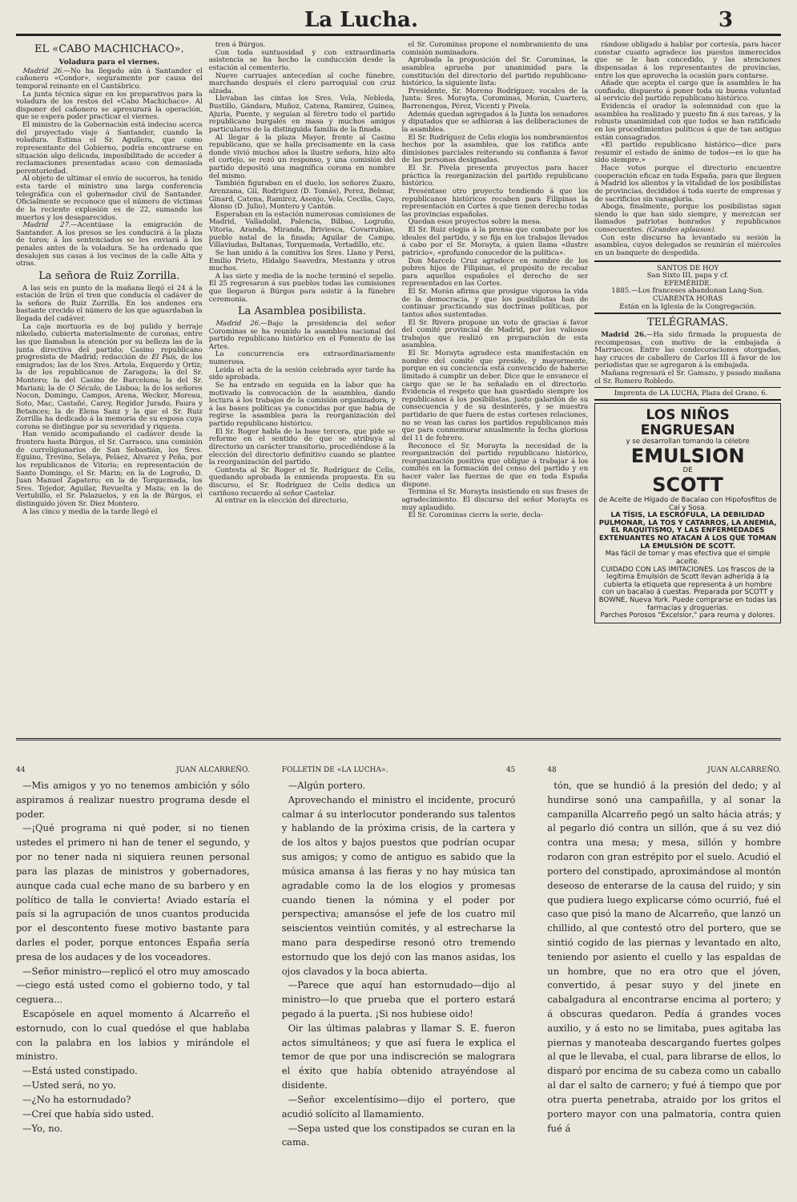La Lucha.
3
EL «CABO MACHICHACO».
Voladura para el viernes.
Madrid 26.—No ha llegado aún á Santander el cañonero «Condor», seguramente por causa del temporal reinante en el Cantábrico.
La junta técnica sigue en los preparativos para la voladura de los restos del «Cabo Machichaco». Al disponer del cañonero se apresurará la operación, que se espera poder practicar el viernes.
El ministro de la Gobernación está indeciso acerca del proyectado viaje á Santander, cuando la voladura. Estima el Sr. Aguilera, que como representante del Gobierno, podría encontrarse en situación algo delicada, imposibilitado de acceder á reclamaciones presentadas acaso con demasiada perentoriedad.
Al objeto de ultimar el envío de socorros, ha tenido esta tarde el ministro una larga conferencia telegráfica con el gobernador civil de Santander. Oficialmente se reconoce que el número de víctimas de la reciente explosión es de 22, sumando los muertos y los desaparecidos.
Madrid 27.—Acentúase la emigración de Santander. A los presos se les conducirá á la plaza de toros; á los sentenciados se les enviará á los penales antes de la voladura. Se ha ordenado que desalojen sus casas á los vecinos de la calle Alta y otras.
La señora de Ruiz Zorrilla.
A las seis en punto de la mañana llegó el 24 á la estación de Irún el tren que conducía el cadáver de la señora de Ruiz Zorrilla. En los andenes era bastante crecido el número de los que aguardaban la llegada del cadáver.
La caja mortuoria es de boj pulido y herraje nikelado, cubierta materialmente de coronas, entre las que llamaban la atención por su belleza las de la junta directiva del partido; Casino republicano progresista de Madrid; redacción de El País, de los emigrados; las de los Sres. Artola, Esquerdo y Ortiz; la de los republicanos de Zaragoza; la del Sr. Montero; la del Casino de Barcelona; la del Sr. Mariani; la de O Século, de Lisboa; la de los señores Nocon, Domingo, Campos, Arena, Wecker, Moreau, Soto, Mac, Castañé, Carey, Regidor Jurado, Faura y Betances; la de Elena Sanz y la que el Sr. Ruiz Zorrilla ha dedicado á la memoria de su esposa cuya corona se distingue por su severidad y riqueza.
Han venido acompañando el cadáver desde la frontera hasta Búrgos, el Sr. Carrasco, una comisión de correligionarios de San Sebastián, los Sres. Eguino, Trevino, Selaya, Peláez, Alvarez y Peña, por los republicanos de Vitoria; en representación de Santo Domingo, el Sr. Marin; en la de Logroño, D. Juan Manuel Zapatero; en la de Torquemada, los Sres. Tejedor, Aguilar, Revuelta y Maza; en la de Vertubillo, el Sr. Palazuelos, y en la de Búrgos, el distinguido jóven Sr. Diez Montero.
A las cinco y media de la tarde llegó el
tren á Búrgos.
Con toda suntuosidad y con extraordinaria asistencia se ha hecho la conducción desde la estación al cementerio.
Nueve carruajes antecedían al coche fúnebre, marchando después el clero parroquial con cruz alzada.
Llevaban las cintas los Sres. Vela, Nebleda, Bustillo, Gándara, Muñoz, Catena, Ramirez, Guinea, Ajuria, Puente, y seguían al féretro todo el partido republicano burgalés en masa y muchos amigos particulares de la distinguida familia de la finada.
Al llegar á la plaza Mayor, frente al Casino republicano, que se halla precisamente en la casa donde vivió muchos años la ilustre señora, hizo alto el cortejo, se rezó un responso, y una comisión del partido depositó una magnífica corona en nombre del mismo.
También figuraban en el duelo, los señores Zuazo, Arenzana, Gil, Rodriguez (D. Tomás), Perez, Belmar, Ginard, Catena, Ramirez, Asenjo, Vela, Cecilia, Cayo, Alonso (D. Julio), Montero y Cantón.
Esperaban en la estación numerosas comisiones de Madrid, Valladolid, Palencia, Bilbao, Logroño, Vitoria, Aranda, Miranda, Briviesca, Covarrubias, pueblo natal de la finada; Aguilar de Campo, Villaviudas, Baltanas, Torquemada, Vertadillo, etc.
Se han unido á la comitiva los Sres. Llano y Persi, Emilio Prieto, Hidalgo Saavedra, Mestanza y otros muchos.
A las siete y media de la noche terminó el sepelio. El 25 regresaron á sus pueblos todas las comisiones que llegaron á Búrgos para asistir á la fúnebre ceremonia.
La Asamblea posibilista.
Madrid 26.—Bajo la presidencia del señor Corominas se ha reunido la asamblea nacional del partido republicano histórico en el Fomento de las Artes.
La concurrencia era extraordinariamente numerosa.
Leida el acta de la sesión celebrada ayer tarde ha sido aprobada.
Se ha entrado en seguida en la labor que ha motivado la convocación de la asamblea, dando lectura á los trabajos de la comisión organizadora, y á las bases políticas ya conocidas por que habia de regirse la asamblea para la reorganización del partido republicano histórico.
El Sr. Roger habla de la base tercera, que pide se reforme en el sentido de que se atribuya al directorio un carácter transitorio, procediéndose á la elección del directorio definitivo cuando se plantee la reorganización del partido.
Contesta al Sr. Roger el Sr. Rodríguez de Celis, quedando aprobada la enmienda propuesta. En su discurso, el Sr. Rodríguez de Celis dedica un cariñoso recuerdo al señor Castelar.
Al entrar en la elección del directorio,
el Sr. Corominas propone el nombramiento de una comisión nominadora.
Aprobada la proposición del Sr. Corominas, la asamblea aprueba por unanimidad para la constitución del directorio del partido republicano-histórico, la siguiente lista:
Presidente, Sr. Moreno Rodríguez; vocales de la Junta: Sres. Morayta, Corominas, Morán, Cuartero, Barrenengoa, Pérez, Vicenti y Pivela.
Además quedan agregados á la Junta los senadores y diputados que se adhieran á las deliberaciones de la asamblea.
El Sr. Rodríguez de Celis elogia los nombramientos hechos por la asamblea, que los ratifica ante dimisiones parciales reiterando su confianza á favor de las personas designadas.
El Sr. Pivela presenta proyectos para hacer práctica la reorganización del partido republicano histórico.
Preséntase otro proyecto tendiendo á que los republicanos históricos recaben para Filipinas la representación en Cortes á que tienen derecho todas las provincias españolas.
Quedan esos proyectos sobre la mesa.
El Sr. Ruiz elogia á la prensa que combate por los ideales del partido, y se fija en los trabajos llevados á cabo por el Sr. Morayta, á quien llama «ilustre patricio», «profundo conocedor de la política».
Don Marcelo Cruz agradece en nombre de los pobres hijos de Filipinas, el propósito de recabar para aquellos españoles el derecho de ser representados en las Cortes.
El Sr. Morán afirma que prosigue vigorosa la vida de la democracia, y que los posibilistas han de continuar practicando sus doctrinas políticas, por tantos años sustentadas.
El Sr. Rivera propone un voto de gracias á favor del comité provincial de Madrid, por los valiosos trabajos que realizó en preparación de esta asamblea.
El Sr. Morayta agradece esta manifestación en nombre del comité que preside, y mayormente, porque en su conciencia está convencido de haberse limitado á cumplir un deber. Dice que le envanece el cargo que se le ha señalado en el directorio. Evidencía el respeto que han guardado siempre los republicanos á los posibilistas, justo galardón de su consecuencia y de su desinterés, y se muestra partidario de que fuera de estas corteses relaciones, no se vean las caras los partidos republicanos más que para conmemorar anualmente la fecha gloriosa del 11 de febrero.
Reconoce el Sr. Morayta la necesidad de la reorganización del partido republicano histórico, reorganización positiva que obligue á trabajar á los comités en la formación del censo del partido y en hacer valer las fuerzas de que en toda España dispone.
Termina el Sr. Morayta insistiendo en sus frases de agradecimiento. El discurso del señor Morayta es muy aplaudido.
El Sr. Corominas cierra la serie, decla-
rándose obligado á hablar por cortesía, para hacer constar cuanto agradece los puestos inmerecidos que se le han concedido, y las atenciones dispensadas á los representantes de provincias, entre los que aprovecha la ocasión para contarse.
Añade que acepta el cargo que la asamblea le ha confiado, dispuesto á poner toda su buena voluntad al servicio del partido republicano histórico.
Evidencia el orador la solemnidad con que la asamblea ha realizado y puesto fin á sus tareas, y la robusta unanimidad con que todos se han ratificado en los procedimientos políticos á que de tan antiguo están consagrados.
«El partido republicano histórico—dice para resumir el estado de ánimo de todos—es lo que ha sido siempre.»
Hace votos porque el directorio encuentre cooperación eficaz en toda España, para que lleguen á Madrid los alientos y la vitalidad de los posibilistas de provincias, decididos á toda suerte de empresas y de sacrificios sin vanagloria.
Aboga, finalmente, porque los posibilistas sigan siendo lo que han sido siempre, y merezcan ser llamados patriotas honrados y republicanos consecuentes. (Grandes aplausos).
Con este discurso ha levantado su sesión la asamblea, cuyos delegados se reunirán el miércoles en un banquete de despedida.
SANTOS DE HOY
San Sixto III, papa y cf.
EFEMÉRIDE.
1885.—Los franceses abandonan Lang-Son.
CUARENTA HORAS
Están en la Iglesia de la Congregación.
TELÉGRAMAS.
Madrid 26.—Ha sido firmada la propuesta de recompensas, con motivo de la embajada á Marruecos. Entre las condecoraciones otorgadas, hay cruces de caballero de Carlos III á favor de los periodistas que se agregaron á la embajada.
Mañana regresará el Sr. Gamazo, y pasado mañana el Sr. Romero Robledo.
Imprenta de LA LUCHA, Plaza del Grano, 6.
LOS NIÑOS ENGRUESAN
y se desarrollan tomando la célebre
EMULSION
DE
SCOTT
de Aceite de Hígado de Bacalao con Hipofosfitos de Cal y Sosa.
LA TÍSIS, LA ESCRÓFULA, LA DEBILIDAD PULMONAR, LA TOS Y CATARROS, LA ANEMIA, EL RAQUITISMO, Y LAS ENFERMEDADES EXTENUANTES NO ATACAN Á LOS QUE TOMAN LA EMULSIÓN DE SCOTT.
Mas fácil de tomar y mas efectiva que el simple aceite.
CUIDADO CON LAS IMITACIONES. Los frascos de la legítima Emulsión de Scott llevan adherida á la cubierta la etiqueta que representa á un hombre con un bacalao á cuestas. Preparada por SCOTT y BOWNE, Nueva York. Puede comprarse en todas las farmacias y droguerías.
Parches Porosos "Excelsior," para reuma y dolores.
44 JUAN ALCARREÑO.
—Mis amigos y yo no tenemos ambición y sólo aspiramos á realizar nuestro programa desde el poder.
—¡Qué programa ni qué poder, si no tienen ustedes el primero ni han de tener el segundo, y por no tener nada ni siquiera reunen personal para las plazas de ministros y gobernadores, aunque cada cual eche mano de su barbero y en político de talla le convierta! Aviado estaría el país si la agrupación de unos cuantos producida por el descontento fuese motivo bastante para darles el poder, porque entonces España sería presa de los audaces y de los voceadores.
—Señor ministro—replicó el otro muy amoscado—ciego está usted como el gobierno todo, y tal ceguera...
Escapósele en aquel momento á Alcarreño el estornudo, con lo cual quedóse el que hablaba con la palabra en los labios y mirándole el ministro.
—Está usted constipado.
—Usted será, no yo.
—¿No ha estornudado?
—Creí que había sido usted.
—Yo, no.
FOLLETÍN DE «LA LUCHA». 45
—Algún portero.
Aprovechando el ministro el incidente, procuró calmar á su interlocutor ponderando sus talentos y hablando de la próxima crisis, de la cartera y de los altos y bajos puestos que podrían ocupar sus amigos; y como de antiguo es sabido que la música amansa á las fieras y no hay música tan agradable como la de los elogios y promesas cuando tienen la nómina y el poder por perspectiva; amansóse el jefe de los cuatro mil seiscientos veintiún comités, y al estrecharse la mano para despedirse resonó otro tremendo estornudo que los dejó con las manos asidas, los ojos clavados y la boca abierta.
—Parece que aquí han estornudado—dijo al ministro—lo que prueba que el portero estará pegado á la puerta. ¡Si nos hubiese oido!
Oir las últimas palabras y llamar S. E. fueron actos simultáneos; y que así fuera le explica el temor de que por una indiscreción se malograra el éxito que había obtenido atrayéndose al disidente.
—Señor excelentísimo—dijo el portero, que acudió solícito al llamamiento.
—Sepa usted que los constipados se curan en la cama.
48 JUAN ALCARREÑO.
tón, que se hundió á la presión del dedo; y al hundirse sonó una campañilla, y al sonar la campanilla Alcarreño pegó un salto hácia atrás; y al pegarlo dió contra un sillón, que á su vez dió contra una mesa; y mesa, sillón y hombre rodaron con gran estrépito por el suelo. Acudió el portero del constipado, aproximándose al montón deseoso de enterarse de la causa del ruido; y sin que pudiera luego explicarse cómo ocurrió, fué el caso que pisó la mano de Alcarreño, que lanzó un chillido, al que contestó otro del portero, que se sintió cogido de las piernas y levantado en alto, teniendo por asiento el cuello y las espaldas de un hombre, que no era otro que el jóven, convertido, á pesar suyo y del jinete en cabalgadura al encontrarse encima al portero; y á obscuras quedaron. Pedía á grandes voces auxilio, y á esto no se limitaba, pues agitaba las piernas y manoteaba descargando fuertes golpes al que le llevaba, el cual, para librarse de ellos, lo disparó por encima de su cabeza como un caballo al dar el salto de carnero; y fué á tiempo que por otra puerta penetraba, atraido por los gritos el portero mayor con una palmatoria, contra quien fué á